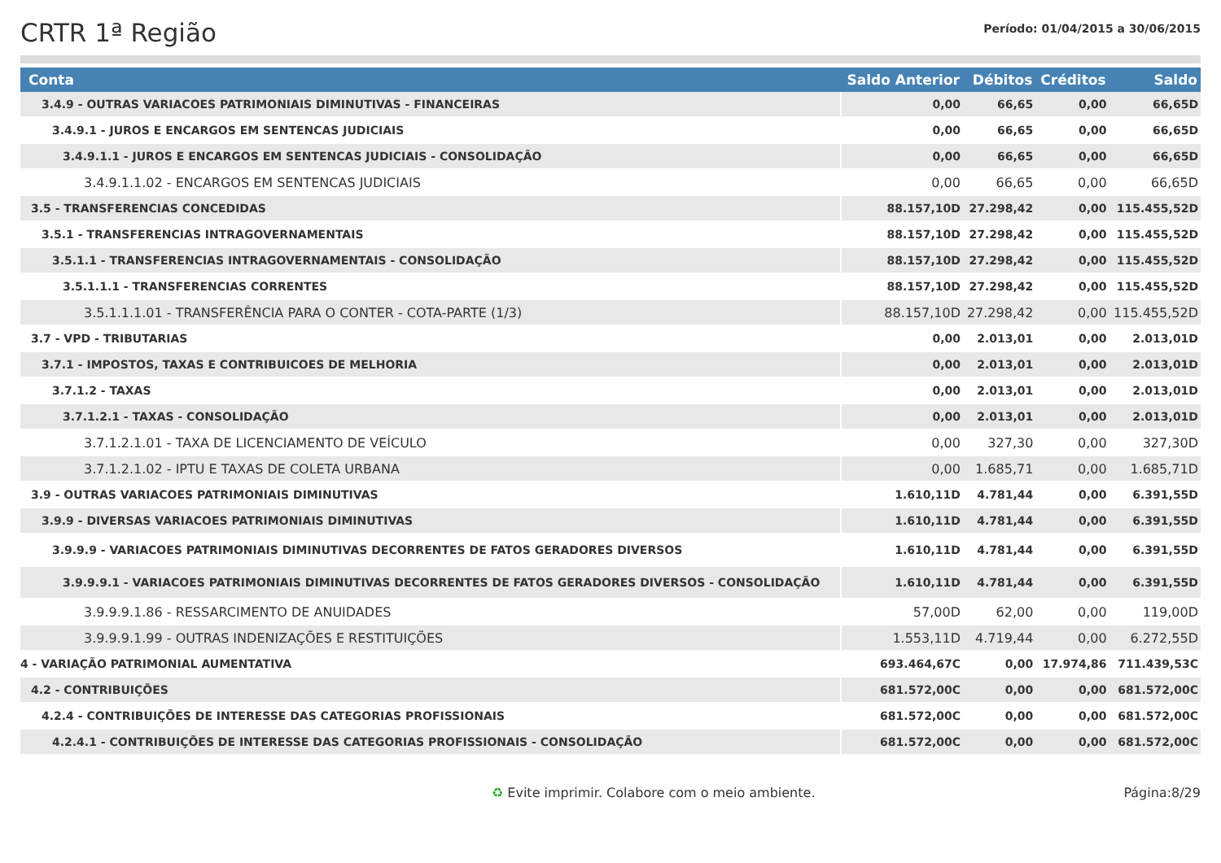CRTR 1ª Região
Período: 01/04/2015 a 30/06/2015
| Conta | Saldo Anterior | Débitos | Créditos | Saldo |
| --- | --- | --- | --- | --- |
| 3.4.9 - OUTRAS VARIACOES PATRIMONIAIS DIMINUTIVAS - FINANCEIRAS | 0,00 | 66,65 | 0,00 | 66,65D |
| 3.4.9.1 - JUROS E ENCARGOS EM SENTENCAS JUDICIAIS | 0,00 | 66,65 | 0,00 | 66,65D |
| 3.4.9.1.1 - JUROS E ENCARGOS EM SENTENCAS JUDICIAIS - CONSOLIDAÇÃO | 0,00 | 66,65 | 0,00 | 66,65D |
| 3.4.9.1.1.02 - ENCARGOS EM SENTENCAS JUDICIAIS | 0,00 | 66,65 | 0,00 | 66,65D |
| 3.5 - TRANSFERENCIAS CONCEDIDAS | 88.157,10D | 27.298,42 | 0,00 | 115.455,52D |
| 3.5.1 - TRANSFERENCIAS INTRAGOVERNAMENTAIS | 88.157,10D | 27.298,42 | 0,00 | 115.455,52D |
| 3.5.1.1 - TRANSFERENCIAS INTRAGOVERNAMENTAIS - CONSOLIDAÇÃO | 88.157,10D | 27.298,42 | 0,00 | 115.455,52D |
| 3.5.1.1.1 - TRANSFERENCIAS CORRENTES | 88.157,10D | 27.298,42 | 0,00 | 115.455,52D |
| 3.5.1.1.1.01 - TRANSFERÊNCIA PARA O CONTER - COTA-PARTE (1/3) | 88.157,10D | 27.298,42 | 0,00 | 115.455,52D |
| 3.7 - VPD - TRIBUTARIAS | 0,00 | 2.013,01 | 0,00 | 2.013,01D |
| 3.7.1 - IMPOSTOS, TAXAS E CONTRIBUICOES DE MELHORIA | 0,00 | 2.013,01 | 0,00 | 2.013,01D |
| 3.7.1.2 - TAXAS | 0,00 | 2.013,01 | 0,00 | 2.013,01D |
| 3.7.1.2.1 - TAXAS - CONSOLIDAÇÃO | 0,00 | 2.013,01 | 0,00 | 2.013,01D |
| 3.7.1.2.1.01 - TAXA DE LICENCIAMENTO DE VEÍCULO | 0,00 | 327,30 | 0,00 | 327,30D |
| 3.7.1.2.1.02 - IPTU E TAXAS DE COLETA URBANA | 0,00 | 1.685,71 | 0,00 | 1.685,71D |
| 3.9 - OUTRAS VARIACOES PATRIMONIAIS DIMINUTIVAS | 1.610,11D | 4.781,44 | 0,00 | 6.391,55D |
| 3.9.9 - DIVERSAS VARIACOES PATRIMONIAIS DIMINUTIVAS | 1.610,11D | 4.781,44 | 0,00 | 6.391,55D |
| 3.9.9.9 - VARIACOES PATRIMONIAIS DIMINUTIVAS DECORRENTES DE FATOS GERADORES DIVERSOS | 1.610,11D | 4.781,44 | 0,00 | 6.391,55D |
| 3.9.9.9.1 - VARIACOES PATRIMONIAIS DIMINUTIVAS DECORRENTES DE FATOS GERADORES DIVERSOS - CONSOLIDAÇÃO | 1.610,11D | 4.781,44 | 0,00 | 6.391,55D |
| 3.9.9.9.1.86 - RESSARCIMENTO DE ANUIDADES | 57,00D | 62,00 | 0,00 | 119,00D |
| 3.9.9.9.1.99 - OUTRAS INDENIZAÇÕES E RESTITUIÇÕES | 1.553,11D | 4.719,44 | 0,00 | 6.272,55D |
| 4 - VARIAÇÃO PATRIMONIAL AUMENTATIVA | 693.464,67C | 0,00 | 17.974,86 | 711.439,53C |
| 4.2 - CONTRIBUIÇÕES | 681.572,00C | 0,00 | 0,00 | 681.572,00C |
| 4.2.4 - CONTRIBUIÇÕES DE INTERESSE DAS CATEGORIAS PROFISSIONAIS | 681.572,00C | 0,00 | 0,00 | 681.572,00C |
| 4.2.4.1 - CONTRIBUIÇÕES DE INTERESSE DAS CATEGORIAS PROFISSIONAIS - CONSOLIDAÇÃO | 681.572,00C | 0,00 | 0,00 | 681.572,00C |
♻ Evite imprimir. Colabore com o meio ambiente. Página:8/29